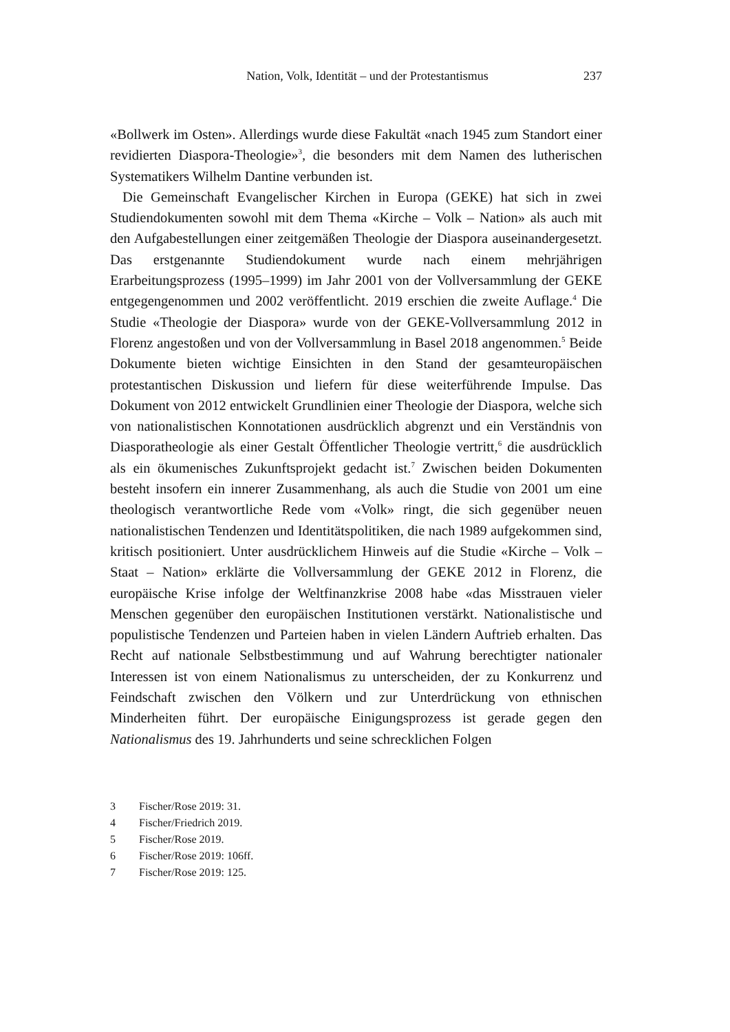Nation, Volk, Identität – und der Protestantismus 237
«Bollwerk im Osten». Allerdings wurde diese Fakultät «nach 1945 zum Standort einer revidierten Diaspora-Theologie»<sup>3</sup>, die besonders mit dem Namen des lutherischen Systematikers Wilhelm Dantine verbunden ist.
Die Gemeinschaft Evangelischer Kirchen in Europa (GEKE) hat sich in zwei Studiendokumenten sowohl mit dem Thema «Kirche – Volk – Nation» als auch mit den Aufgabestellungen einer zeitgemäßen Theologie der Diaspora auseinandergesetzt. Das erstgenannte Studiendokument wurde nach einem mehrjährigen Erarbeitungsprozess (1995–1999) im Jahr 2001 von der Vollversammlung der GEKE entgegengenommen und 2002 veröffentlicht. 2019 erschien die zweite Auflage.<sup>4</sup> Die Studie «Theologie der Diaspora» wurde von der GEKE-Vollversammlung 2012 in Florenz angestoßen und von der Vollversammlung in Basel 2018 angenommen.<sup>5</sup> Beide Dokumente bieten wichtige Einsichten in den Stand der gesamteuropäischen protestantischen Diskussion und liefern für diese weiterführende Impulse. Das Dokument von 2012 entwickelt Grundlinien einer Theologie der Diaspora, welche sich von nationalistischen Konnotationen ausdrücklich abgrenzt und ein Verständnis von Diasporatheologie als einer Gestalt Öffentlicher Theologie vertritt,<sup>6</sup> die ausdrücklich als ein ökumenisches Zukunftsprojekt gedacht ist.<sup>7</sup> Zwischen beiden Dokumenten besteht insofern ein innerer Zusammenhang, als auch die Studie von 2001 um eine theologisch verantwortliche Rede vom «Volk» ringt, die sich gegenüber neuen nationalistischen Tendenzen und Identitätspolitiken, die nach 1989 aufgekommen sind, kritisch positioniert. Unter ausdrücklichem Hinweis auf die Studie «Kirche – Volk – Staat – Nation» erklärte die Vollversammlung der GEKE 2012 in Florenz, die europäische Krise infolge der Weltfinanzkrise 2008 habe «das Misstrauen vieler Menschen gegenüber den europäischen Institutionen verstärkt. Nationalistische und populistische Tendenzen und Parteien haben in vielen Ländern Auftrieb erhalten. Das Recht auf nationale Selbstbestimmung und auf Wahrung berechtigter nationaler Interessen ist von einem Nationalismus zu unterscheiden, der zu Konkurrenz und Feindschaft zwischen den Völkern und zur Unterdrückung von ethnischen Minderheiten führt. Der europäische Einigungsprozess ist gerade gegen den Nationalismus des 19. Jahrhunderts und seine schrecklichen Folgen
3 Fischer/Rose 2019: 31.
4 Fischer/Friedrich 2019.
5 Fischer/Rose 2019.
6 Fischer/Rose 2019: 106ff.
7 Fischer/Rose 2019: 125.